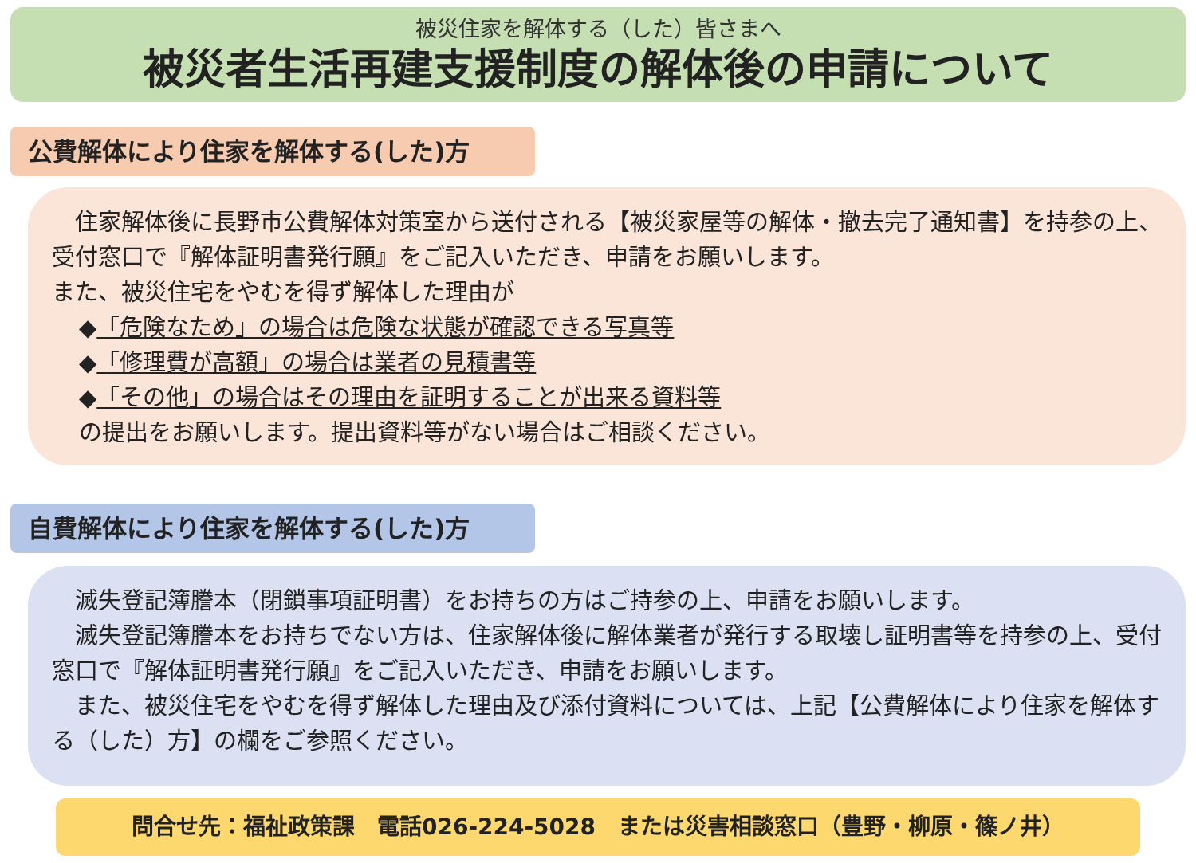被災住家を解体する（した）皆さまへ
被災者生活再建支援制度の解体後の申請について
公費解体により住家を解体する(した)方
　住家解体後に長野市公費解体対策室から送付される【被災家屋等の解体・撤去完了通知書】を持参の上、受付窓口で『解体証明書発行願』をご記入いただき、申請をお願いします。
また、被災住宅をやむを得ず解体した理由が
◆「危険なため」の場合は危険な状態が確認できる写真等
◆「修理費が高額」の場合は業者の見積書等
◆「その他」の場合はその理由を証明することが出来る資料等
の提出をお願いします。提出資料等がない場合はご相談ください。
自費解体により住家を解体する(した)方
　滅失登記簿謄本（閉鎖事項証明書）をお持ちの方はご持参の上、申請をお願いします。
　滅失登記簿謄本をお持ちでない方は、住家解体後に解体業者が発行する取壊し証明書等を持参の上、受付窓口で『解体証明書発行願』をご記入いただき、申請をお願いします。
　また、被災住宅をやむを得ず解体した理由及び添付資料については、上記【公費解体により住家を解体する（した）方】の欄をご参照ください。
問合せ先：福祉政策課　電話026-224-5028　または災害相談窓口（豊野・柳原・篠ノ井）